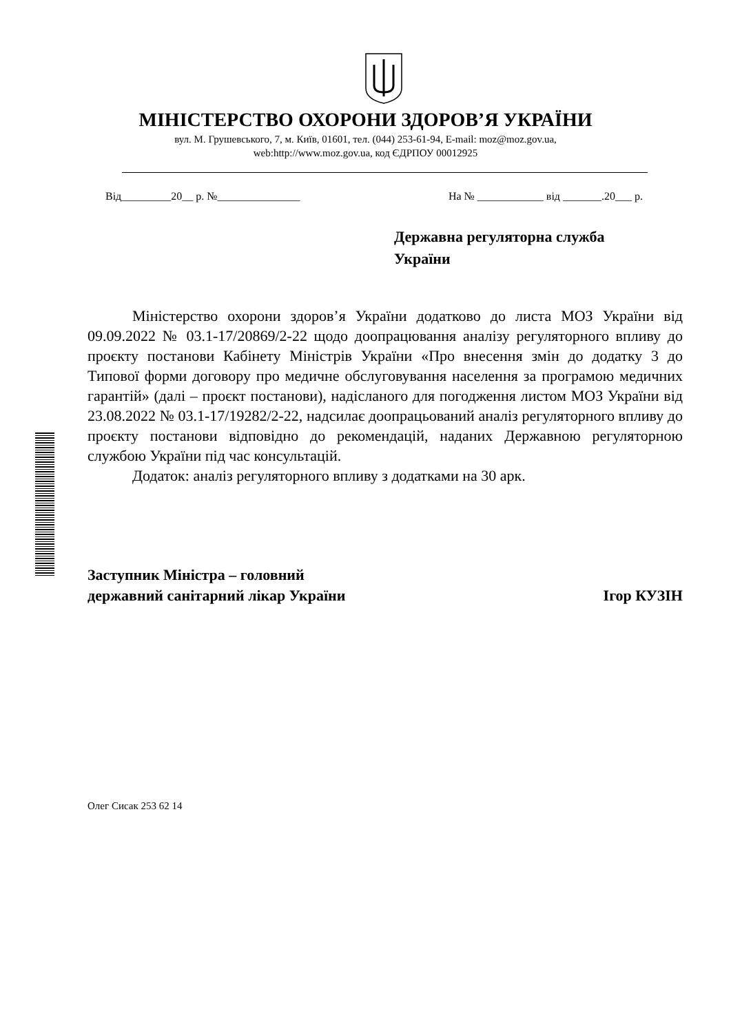МІНІСТЕРСТВО ОХОРОНИ ЗДОРОВ’Я УКРАЇНИ
вул. М. Грушевського, 7, м. Київ, 01601, тел. (044) 253-61-94, E-mail: moz@moz.gov.ua,
web:http://www.moz.gov.ua, код ЄДРПОУ 00012925
Від_________20__ р. №_______________ На № ____________ від _______.20___ р.
Державна регуляторна служба
України
Міністерство охорони здоров’я України додатково до листа МОЗ України від 09.09.2022 № 03.1-17/20869/2-22 щодо доопрацювання аналізу регуляторного впливу до проєкту постанови Кабінету Міністрів України «Про внесення змін до додатку 3 до Типової форми договору про медичне обслуговування населення за програмою медичних гарантій» (далі – проєкт постанови), надісланого для погодження листом МОЗ України від 23.08.2022 № 03.1-17/19282/2-22, надсилає доопрацьований аналіз регуляторного впливу до проєкту постанови відповідно до рекомендацій, наданих Державною регуляторною службою України під час консультацій.
Додаток: аналіз регуляторного впливу з додатками на 30 арк.
Заступник Міністра – головний
державний санітарний лікар України Ігор КУЗІН
Олег Сисак 253 62 14